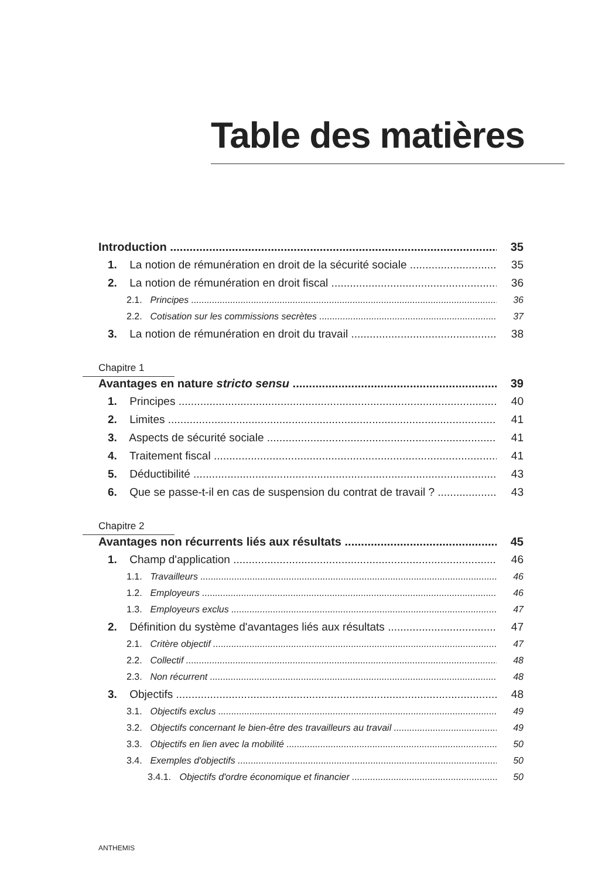Table des matières
Introduction 35
1. La notion de rémunération en droit de la sécurité sociale 35
2. La notion de rémunération en droit fiscal 36
2.1. Principes 36
2.2. Cotisation sur les commissions secrètes 37
3. La notion de rémunération en droit du travail 38
Chapitre 1
Avantages en nature stricto sensu 39
1. Principes 40
2. Limites 41
3. Aspects de sécurité sociale 41
4. Traitement fiscal 41
5. Déductibilité 43
6. Que se passe-t-il en cas de suspension du contrat de travail ? 43
Chapitre 2
Avantages non récurrents liés aux résultats 45
1. Champ d'application 46
1.1. Travailleurs 46
1.2. Employeurs 46
1.3. Employeurs exclus 47
2. Définition du système d'avantages liés aux résultats 47
2.1. Critère objectif 47
2.2. Collectif 48
2.3. Non récurrent 48
3. Objectifs 48
3.1. Objectifs exclus 49
3.2. Objectifs concernant le bien-être des travailleurs au travail 49
3.3. Objectifs en lien avec la mobilité 50
3.4. Exemples d'objectifs 50
3.4.1. Objectifs d'ordre économique et financier 50
ANTHEMIS